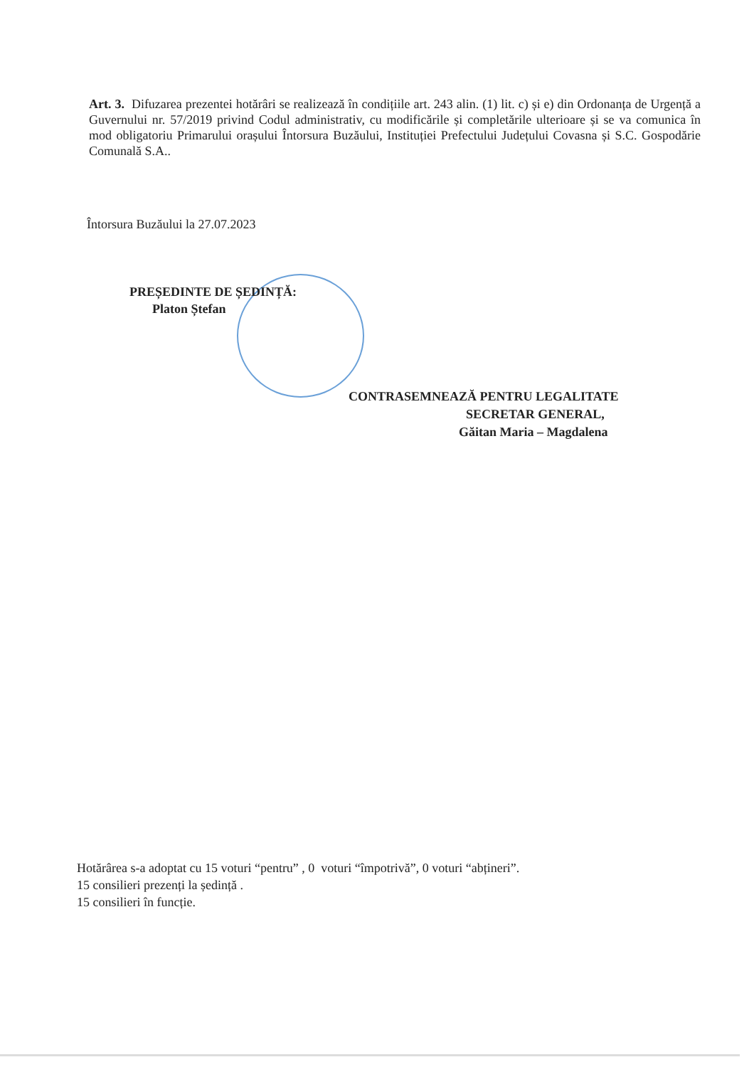Art. 3. Difuzarea prezentei hotărâri se realizează în condițiile art. 243 alin. (1) lit. c) și e) din Ordonanța de Urgență a Guvernului nr. 57/2019 privind Codul administrativ, cu modificările și completările ulterioare și se va comunica în mod obligatoriu Primarului orașului Întorsura Buzăului, Instituției Prefectului Județului Covasna și S.C. Gospodărie Comunală S.A..
Întorsura Buzăului la 27.07.2023
PREȘEDINTE DE ȘEDINȚĂ:
Platon Ștefan
CONTRASEMNEAZĂ PENTRU LEGALITATE
SECRETAR GENERAL,
Găitan Maria – Magdalena
Hotărârea s-a adoptat cu 15 voturi “pentru” , 0 voturi “împotrivă”, 0 voturi “abțineri”.
15 consilieri prezenți la ședință .
15 consilieri în funcție.